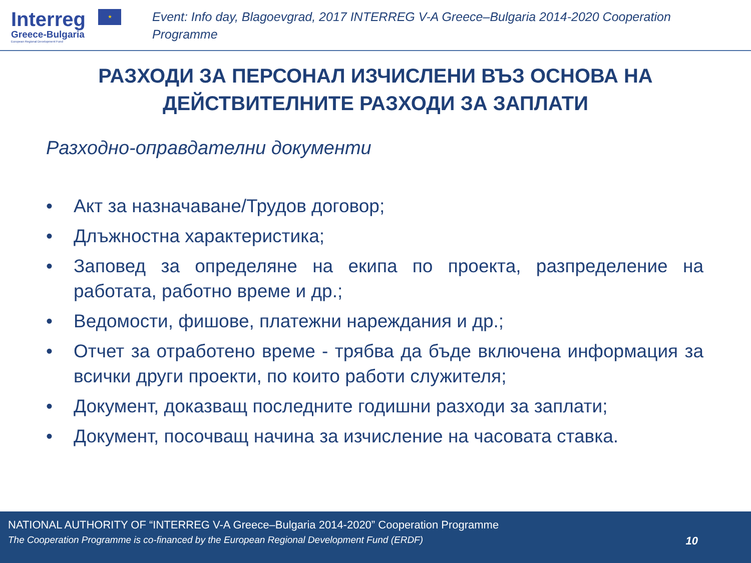Interreg ★
Greece-Bulgaria
European Regional Development Fund
Event: Info day, Blagoevgrad, 2017 INTERREG V-A Greece–Bulgaria 2014-2020 Cooperation Programme
РАЗХОДИ ЗА ПЕРСОНАЛ ИЗЧИСЛЕНИ ВЪЗ ОСНОВА НА
ДЕЙСТВИТЕЛНИТЕ РАЗХОДИ ЗА ЗАПЛАТИ
Разходно-оправдателни документи
• Акт за назначаване/Трудов договор;
• Длъжностна характеристика;
• Заповед за определяне на екипа по проекта, разпределение на работата, работно време и др.;
• Ведомости, фишове, платежни нареждания и др.;
• Отчет за отработено време - трябва да бъде включена информация за всички други проекти, по които работи служителя;
• Документ, доказващ последните годишни разходи за заплати;
• Документ, посочващ начина за изчисление на часовата ставка.
NATIONAL AUTHORITY OF “INTERREG V-A Greece–Bulgaria 2014-2020” Cooperation Programme
The Cooperation Programme is co-financed by the European Regional Development Fund (ERDF) 10